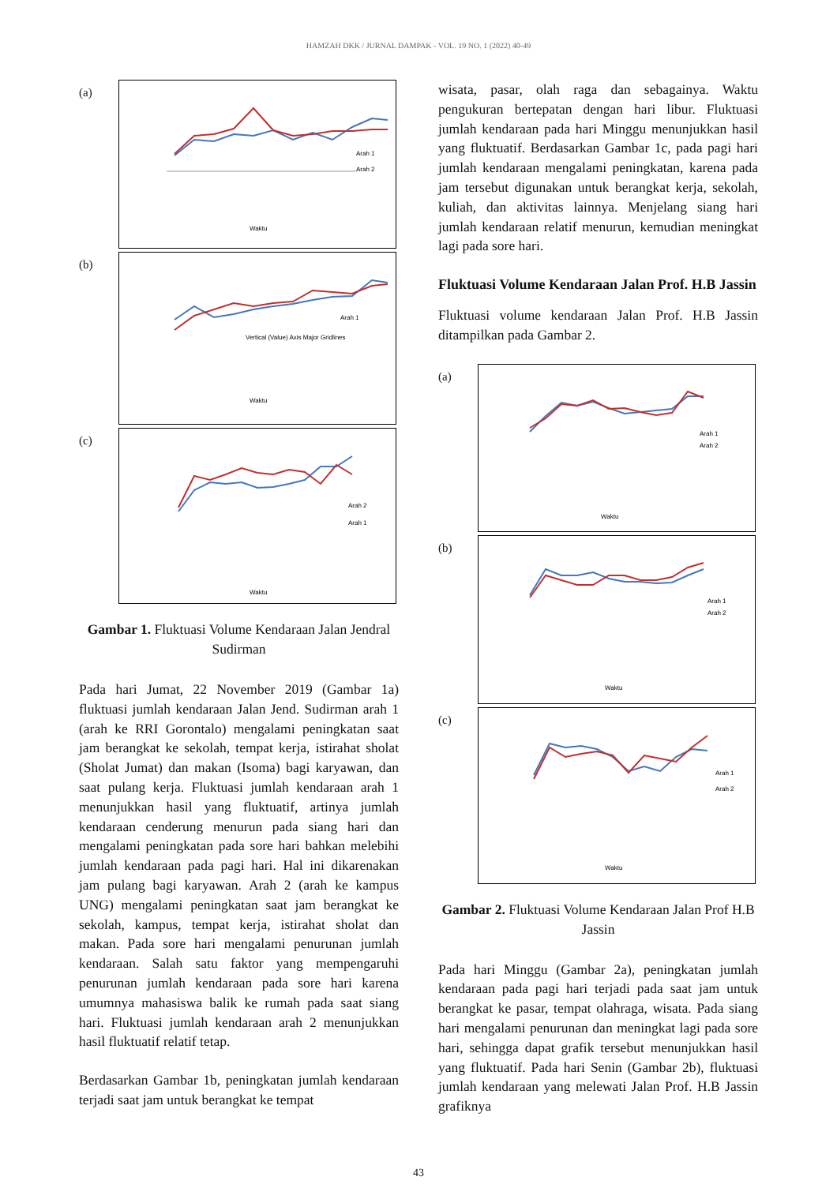HAMZAH DKK / JURNAL DAMPAK - VOL. 19 NO. 1 (2022) 40-49
(a)
Arah 1
Arah 2
Waktu
(b)
Arah 1
Vertical (Value) Axis Major Gridlines
Waktu
(c)
Arah 2
Arah 1
Waktu
Gambar 1. Fluktuasi Volume Kendaraan Jalan Jendral Sudirman
Pada hari Jumat, 22 November 2019 (Gambar 1a) fluktuasi jumlah kendaraan Jalan Jend. Sudirman arah 1 (arah ke RRI Gorontalo) mengalami peningkatan saat jam berangkat ke sekolah, tempat kerja, istirahat sholat (Sholat Jumat) dan makan (Isoma) bagi karyawan, dan saat pulang kerja. Fluktuasi jumlah kendaraan arah 1 menunjukkan hasil yang fluktuatif, artinya jumlah kendaraan cenderung menurun pada siang hari dan mengalami peningkatan pada sore hari bahkan melebihi jumlah kendaraan pada pagi hari. Hal ini dikarenakan jam pulang bagi karyawan. Arah 2 (arah ke kampus UNG) mengalami peningkatan saat jam berangkat ke sekolah, kampus, tempat kerja, istirahat sholat dan makan. Pada sore hari mengalami penurunan jumlah kendaraan. Salah satu faktor yang mempengaruhi penurunan jumlah kendaraan pada sore hari karena umumnya mahasiswa balik ke rumah pada saat siang hari. Fluktuasi jumlah kendaraan arah 2 menunjukkan hasil fluktuatif relatif tetap.
Berdasarkan Gambar 1b, peningkatan jumlah kendaraan terjadi saat jam untuk berangkat ke tempat
wisata, pasar, olah raga dan sebagainya. Waktu pengukuran bertepatan dengan hari libur. Fluktuasi jumlah kendaraan pada hari Minggu menunjukkan hasil yang fluktuatif. Berdasarkan Gambar 1c, pada pagi hari jumlah kendaraan mengalami peningkatan, karena pada jam tersebut digunakan untuk berangkat kerja, sekolah, kuliah, dan aktivitas lainnya. Menjelang siang hari jumlah kendaraan relatif menurun, kemudian meningkat lagi pada sore hari.
Fluktuasi Volume Kendaraan Jalan Prof. H.B Jassin
Fluktuasi volume kendaraan Jalan Prof. H.B Jassin ditampilkan pada Gambar 2.
(a)
Arah 1
Arah 2
Waktu
(b)
Arah 1
Arah 2
Waktu
(c)
Arah 1
Arah 2
Waktu
Gambar 2. Fluktuasi Volume Kendaraan Jalan Prof H.B Jassin
Pada hari Minggu (Gambar 2a), peningkatan jumlah kendaraan pada pagi hari terjadi pada saat jam untuk berangkat ke pasar, tempat olahraga, wisata. Pada siang hari mengalami penurunan dan meningkat lagi pada sore hari, sehingga dapat grafik tersebut menunjukkan hasil yang fluktuatif. Pada hari Senin (Gambar 2b), fluktuasi jumlah kendaraan yang melewati Jalan Prof. H.B Jassin grafiknya
43